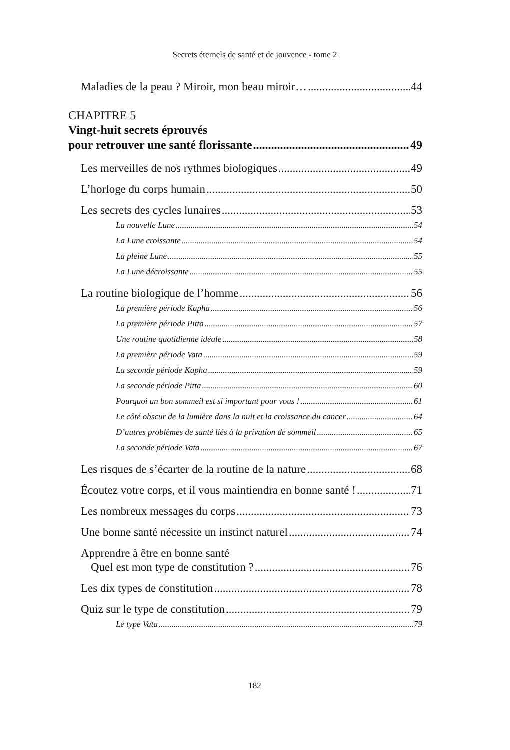Secrets éternels de santé et de jouvence - tome 2
Maladies de la peau ? Miroir, mon beau miroir… 44
CHAPITRE 5
Vingt-huit secrets éprouvés
pour retrouver une santé florissante 49
Les merveilles de nos rythmes biologiques 49
L’horloge du corps humain 50
Les secrets des cycles lunaires 53
La nouvelle Lune 54
La Lune croissante 54
La pleine Lune 55
La Lune décroissante 55
La routine biologique de l’homme 56
La première période Kapha 56
La première période Pitta 57
Une routine quotidienne idéale 58
La première période Vata 59
La seconde période Kapha 59
La seconde période Pitta 60
Pourquoi un bon sommeil est si important pour vous ! 61
Le côté obscur de la lumière dans la nuit et la croissance du cancer 64
D’autres problèmes de santé liés à la privation de sommeil 65
La seconde période Vata 67
Les risques de s’écarter de la routine de la nature 68
Écoutez votre corps, et il vous maintiendra en bonne santé ! 71
Les nombreux messages du corps 73
Une bonne santé nécessite un instinct naturel 74
Apprendre à être en bonne santé
Quel est mon type de constitution ? 76
Les dix types de constitution 78
Quiz sur le type de constitution 79
Le type Vata 79
182